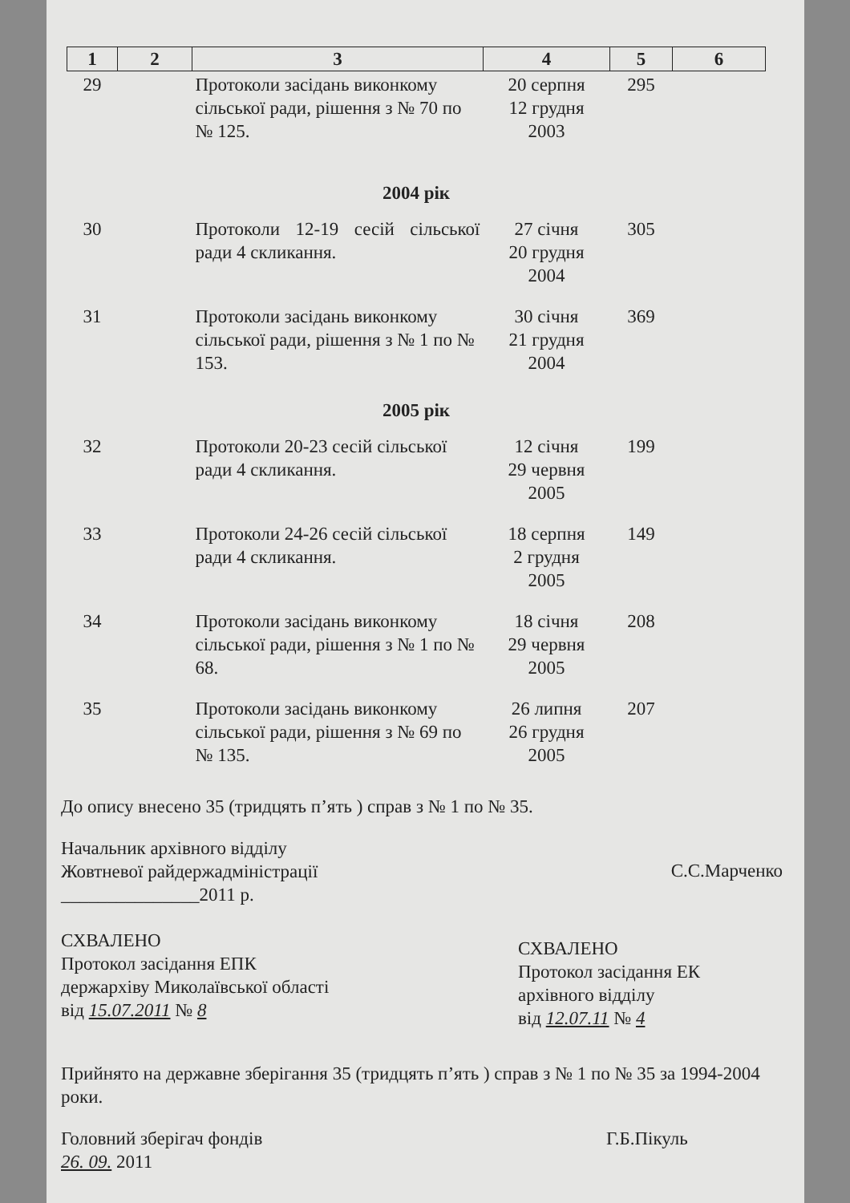| 1 | 2 | 3 | 4 | 5 | 6 |
| --- | --- | --- | --- | --- | --- |
| 29 | | Протоколи засідань виконкому сільської ради, рішення з № 70 по № 125. | 20 серпня 12 грудня 2003 | 295 | |
| 2004 рік | | | | | |
| 30 | | Протоколи 12-19 сесій сільської ради 4 скликання. | 27 січня 20 грудня 2004 | 305 | |
| 31 | | Протоколи засідань виконкому сільської ради, рішення з № 1 по № 153. | 30 січня 21 грудня 2004 | 369 | |
| 2005 рік | | | | | |
| 32 | | Протоколи 20-23 сесій сільської ради 4 скликання. | 12 січня 29 червня 2005 | 199 | |
| 33 | | Протоколи 24-26 сесій сільської ради 4 скликання. | 18 серпня 2 грудня 2005 | 149 | |
| 34 | | Протоколи засідань виконкому сільської ради, рішення з № 1 по № 68. | 18 січня 29 червня 2005 | 208 | |
| 35 | | Протоколи засідань виконкому сільської ради, рішення з № 69 по № 135. | 26 липня 26 грудня 2005 | 207 | |
До опису внесено 35 (тридцять п’ять ) справ з № 1 по № 35.
Начальник архівного відділу
Жовтневої райдержадміністрації
_______________2011 р.
С.С.Марченко
СХВАЛЕНО
Протокол засідання ЕПК
держархіву Миколаївської області
від 15.07.2011 № 8
СХВАЛЕНО
Протокол засідання ЕК
архівного відділу
від 12.07.11 № 4
Прийнято на державне зберігання 35 (тридцять п’ять ) справ з № 1 по № 35 за 1994-2004 роки.
Головний зберігач фондів
26. 09. 2011
Г.Б.Пікуль